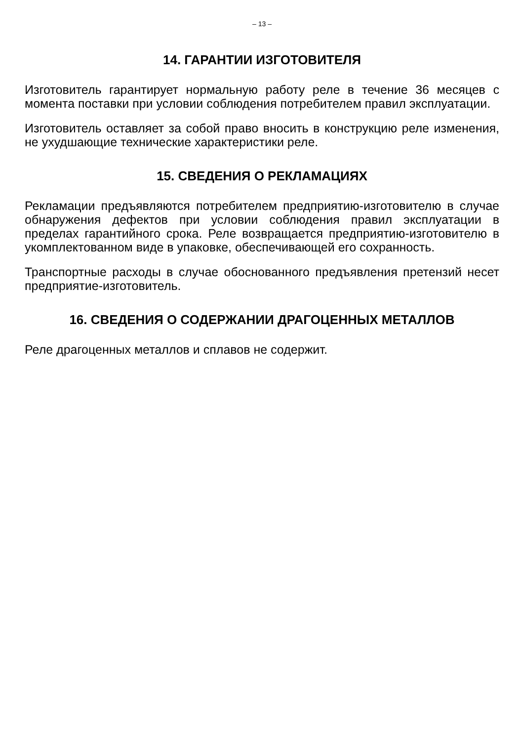– 13 –
14. ГАРАНТИИ ИЗГОТОВИТЕЛЯ
Изготовитель гарантирует нормальную работу реле в течение 36 месяцев с момента поставки при условии соблюдения потребителем правил эксплуатации.
Изготовитель оставляет за собой право вносить в конструкцию реле изменения, не ухудшающие технические характеристики реле.
15. СВЕДЕНИЯ О РЕКЛАМАЦИЯХ
Рекламации предъявляются потребителем предприятию-изготовителю в случае обнаружения дефектов при условии соблюдения правил эксплуатации в пределах гарантийного срока. Реле возвращается предприятию-изготовителю в укомплектованном виде в упаковке, обеспечивающей его сохранность.
Транспортные расходы в случае обоснованного предъявления претензий несет предприятие-изготовитель.
16. СВЕДЕНИЯ О СОДЕРЖАНИИ ДРАГОЦЕННЫХ МЕТАЛЛОВ
Реле драгоценных металлов и сплавов не содержит.